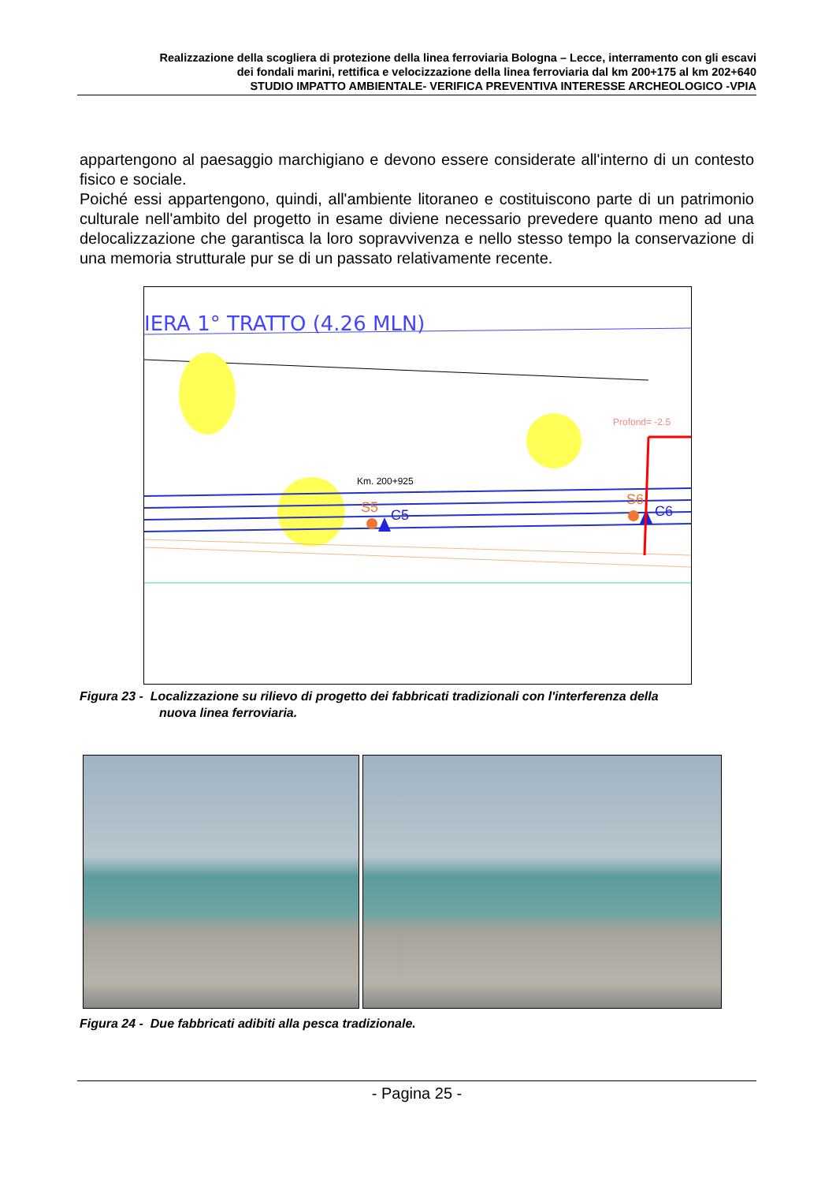Realizzazione della scogliera di protezione della linea ferroviaria Bologna – Lecce, interramento con gli escavi
dei fondali marini, rettifica e velocizzazione della linea ferroviaria dal km 200+175 al km 202+640
STUDIO IMPATTO AMBIENTALE- VERIFICA PREVENTIVA INTERESSE ARCHEOLOGICO -VPIA
appartengono al paesaggio marchigiano e devono essere considerate all'interno di un contesto fisico e sociale.
Poiché essi appartengono, quindi, all'ambiente litoraneo e costituiscono parte di un patrimonio culturale nell'ambito del progetto in esame diviene necessario prevedere quanto meno ad una delocalizzazione che garantisca la loro sopravvivenza e nello stesso tempo la conservazione di una memoria strutturale pur se di un passato relativamente recente.
IERA 1° TRATTO (4.26 MLN)
Km. 200+925
S5
C5
S6
C6
Profond= -2.5
Figura 23 - Localizzazione su rilievo di progetto dei fabbricati tradizionali con l'interferenza della nuova linea ferroviaria.
Figura 24 - Due fabbricati adibiti alla pesca tradizionale.
- Pagina 25 -